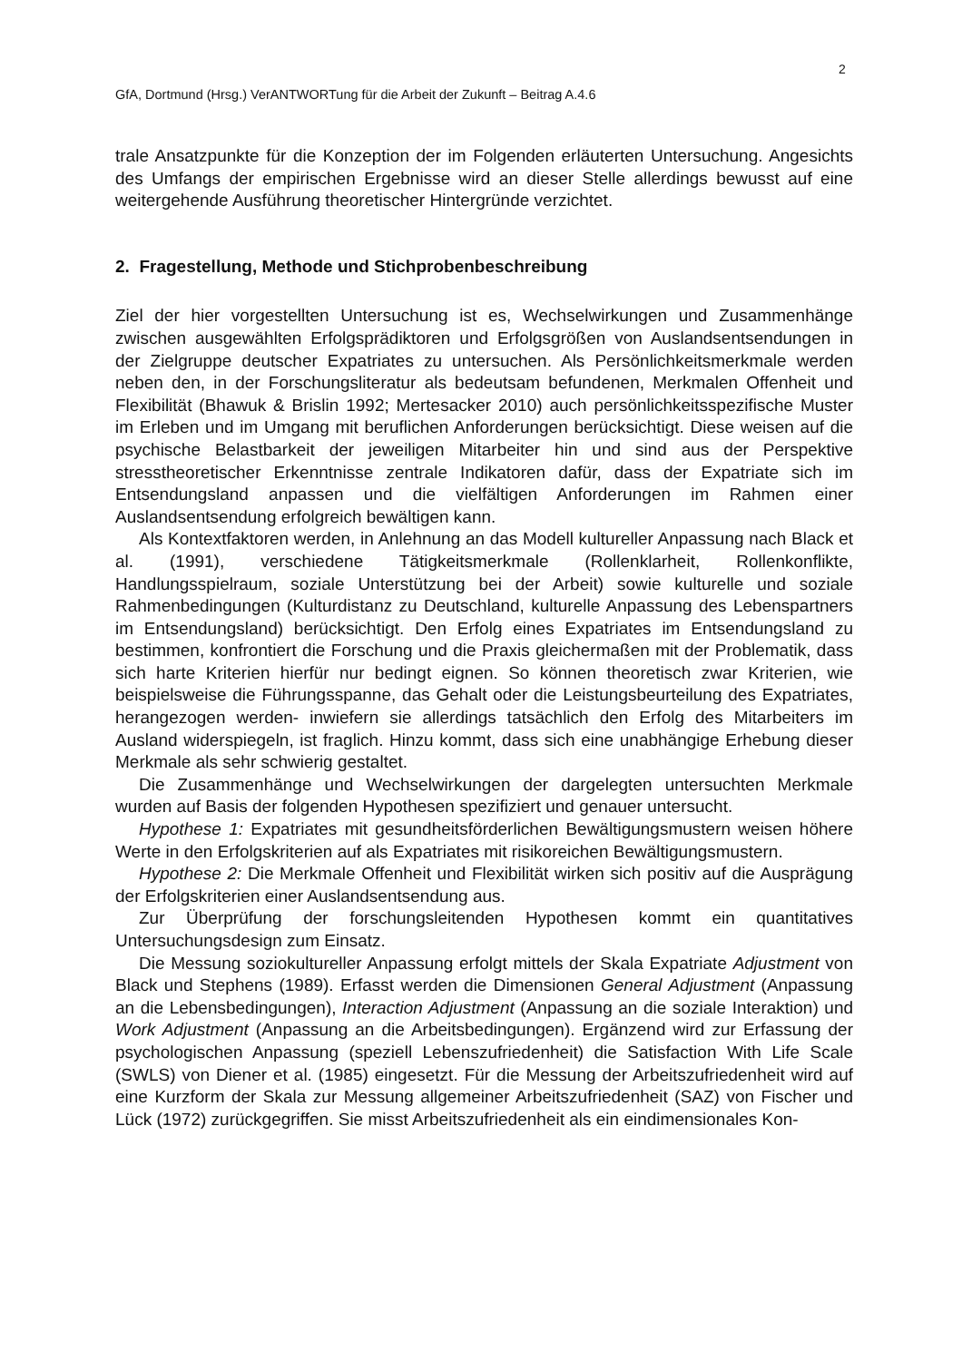2
GfA, Dortmund (Hrsg.) VerANTWORTung für die Arbeit der Zukunft – Beitrag A.4.6
trale Ansatzpunkte für die Konzeption der im Folgenden erläuterten Untersuchung. Angesichts des Umfangs der empirischen Ergebnisse wird an dieser Stelle allerdings bewusst auf eine weitergehende Ausführung theoretischer Hintergründe verzichtet.
2. Fragestellung, Methode und Stichprobenbeschreibung
Ziel der hier vorgestellten Untersuchung ist es, Wechselwirkungen und Zusammenhänge zwischen ausgewählten Erfolgsprädiktoren und Erfolgsgrößen von Auslandsentsendungen in der Zielgruppe deutscher Expatriates zu untersuchen. Als Persönlichkeitsmerkmale werden neben den, in der Forschungsliteratur als bedeutsam befundenen, Merkmalen Offenheit und Flexibilität (Bhawuk & Brislin 1992; Mertesacker 2010) auch persönlichkeitsspezifische Muster im Erleben und im Umgang mit beruflichen Anforderungen berücksichtigt. Diese weisen auf die psychische Belastbarkeit der jeweiligen Mitarbeiter hin und sind aus der Perspektive stresstheoretischer Erkenntnisse zentrale Indikatoren dafür, dass der Expatriate sich im Entsendungsland anpassen und die vielfältigen Anforderungen im Rahmen einer Auslandsentsendung erfolgreich bewältigen kann.
Als Kontextfaktoren werden, in Anlehnung an das Modell kultureller Anpassung nach Black et al. (1991), verschiedene Tätigkeitsmerkmale (Rollenklarheit, Rollenkonflikte, Handlungsspielraum, soziale Unterstützung bei der Arbeit) sowie kulturelle und soziale Rahmenbedingungen (Kulturdistanz zu Deutschland, kulturelle Anpassung des Lebenspartners im Entsendungsland) berücksichtigt. Den Erfolg eines Expatriates im Entsendungsland zu bestimmen, konfrontiert die Forschung und die Praxis gleichermaßen mit der Problematik, dass sich harte Kriterien hierfür nur bedingt eignen. So können theoretisch zwar Kriterien, wie beispielsweise die Führungsspanne, das Gehalt oder die Leistungsbeurteilung des Expatriates, herangezogen werden- inwiefern sie allerdings tatsächlich den Erfolg des Mitarbeiters im Ausland widerspiegeln, ist fraglich. Hinzu kommt, dass sich eine unabhängige Erhebung dieser Merkmale als sehr schwierig gestaltet.
Die Zusammenhänge und Wechselwirkungen der dargelegten untersuchten Merkmale wurden auf Basis der folgenden Hypothesen spezifiziert und genauer untersucht.
Hypothese 1: Expatriates mit gesundheitsförderlichen Bewältigungsmustern weisen höhere Werte in den Erfolgskriterien auf als Expatriates mit risikoreichen Bewältigungsmustern.
Hypothese 2: Die Merkmale Offenheit und Flexibilität wirken sich positiv auf die Ausprägung der Erfolgskriterien einer Auslandsentsendung aus.
Zur Überprüfung der forschungsleitenden Hypothesen kommt ein quantitatives Untersuchungsdesign zum Einsatz.
Die Messung soziokultureller Anpassung erfolgt mittels der Skala Expatriate Adjustment von Black und Stephens (1989). Erfasst werden die Dimensionen General Adjustment (Anpassung an die Lebensbedingungen), Interaction Adjustment (Anpassung an die soziale Interaktion) und Work Adjustment (Anpassung an die Arbeitsbedingungen). Ergänzend wird zur Erfassung der psychologischen Anpassung (speziell Lebenszufriedenheit) die Satisfaction With Life Scale (SWLS) von Diener et al. (1985) eingesetzt. Für die Messung der Arbeitszufriedenheit wird auf eine Kurzform der Skala zur Messung allgemeiner Arbeitszufriedenheit (SAZ) von Fischer und Lück (1972) zurückgegriffen. Sie misst Arbeitszufriedenheit als ein eindimensionales Kon-